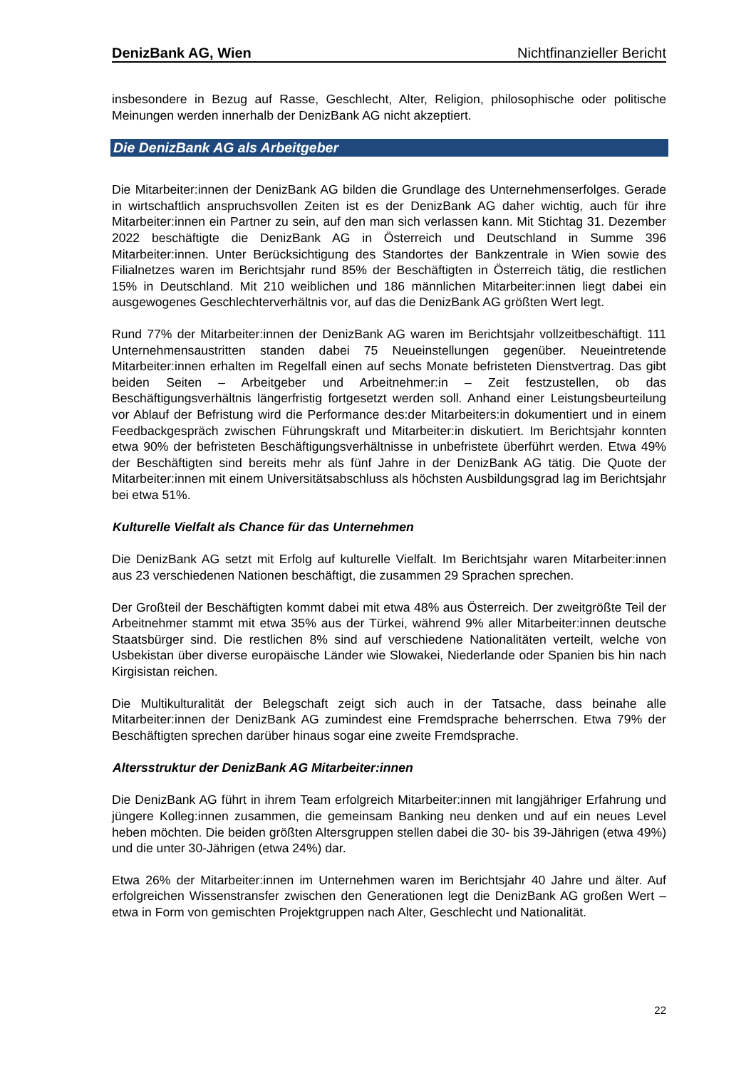DenizBank AG, Wien Nichtfinanzieller Bericht
insbesondere in Bezug auf Rasse, Geschlecht, Alter, Religion, philosophische oder politische Meinungen werden innerhalb der DenizBank AG nicht akzeptiert.
Die DenizBank AG als Arbeitgeber
Die Mitarbeiter:innen der DenizBank AG bilden die Grundlage des Unternehmenserfolges. Gerade in wirtschaftlich anspruchsvollen Zeiten ist es der DenizBank AG daher wichtig, auch für ihre Mitarbeiter:innen ein Partner zu sein, auf den man sich verlassen kann. Mit Stichtag 31. Dezember 2022 beschäftigte die DenizBank AG in Österreich und Deutschland in Summe 396 Mitarbeiter:innen. Unter Berücksichtigung des Standortes der Bankzentrale in Wien sowie des Filialnetzes waren im Berichtsjahr rund 85% der Beschäftigten in Österreich tätig, die restlichen 15% in Deutschland. Mit 210 weiblichen und 186 männlichen Mitarbeiter:innen liegt dabei ein ausgewogenes Geschlechterverhältnis vor, auf das die DenizBank AG größten Wert legt.
Rund 77% der Mitarbeiter:innen der DenizBank AG waren im Berichtsjahr vollzeitbeschäftigt. 111 Unternehmensaustritten standen dabei 75 Neueinstellungen gegenüber. Neueintretende Mitarbeiter:innen erhalten im Regelfall einen auf sechs Monate befristeten Dienstvertrag. Das gibt beiden Seiten – Arbeitgeber und Arbeitnehmer:in – Zeit festzustellen, ob das Beschäftigungsverhältnis längerfristig fortgesetzt werden soll. Anhand einer Leistungsbeurteilung vor Ablauf der Befristung wird die Performance des:der Mitarbeiters:in dokumentiert und in einem Feedbackgespräch zwischen Führungskraft und Mitarbeiter:in diskutiert. Im Berichtsjahr konnten etwa 90% der befristeten Beschäftigungsverhältnisse in unbefristete überführt werden. Etwa 49% der Beschäftigten sind bereits mehr als fünf Jahre in der DenizBank AG tätig. Die Quote der Mitarbeiter:innen mit einem Universitätsabschluss als höchsten Ausbildungsgrad lag im Berichtsjahr bei etwa 51%.
Kulturelle Vielfalt als Chance für das Unternehmen
Die DenizBank AG setzt mit Erfolg auf kulturelle Vielfalt. Im Berichtsjahr waren Mitarbeiter:innen aus 23 verschiedenen Nationen beschäftigt, die zusammen 29 Sprachen sprechen.
Der Großteil der Beschäftigten kommt dabei mit etwa 48% aus Österreich. Der zweitgrößte Teil der Arbeitnehmer stammt mit etwa 35% aus der Türkei, während 9% aller Mitarbeiter:innen deutsche Staatsbürger sind. Die restlichen 8% sind auf verschiedene Nationalitäten verteilt, welche von Usbekistan über diverse europäische Länder wie Slowakei, Niederlande oder Spanien bis hin nach Kirgisistan reichen.
Die Multikulturalität der Belegschaft zeigt sich auch in der Tatsache, dass beinahe alle Mitarbeiter:innen der DenizBank AG zumindest eine Fremdsprache beherrschen. Etwa 79% der Beschäftigten sprechen darüber hinaus sogar eine zweite Fremdsprache.
Altersstruktur der DenizBank AG Mitarbeiter:innen
Die DenizBank AG führt in ihrem Team erfolgreich Mitarbeiter:innen mit langjähriger Erfahrung und jüngere Kolleg:innen zusammen, die gemeinsam Banking neu denken und auf ein neues Level heben möchten. Die beiden größten Altersgruppen stellen dabei die 30- bis 39-Jährigen (etwa 49%) und die unter 30-Jährigen (etwa 24%) dar.
Etwa 26% der Mitarbeiter:innen im Unternehmen waren im Berichtsjahr 40 Jahre und älter. Auf erfolgreichen Wissenstransfer zwischen den Generationen legt die DenizBank AG großen Wert – etwa in Form von gemischten Projektgruppen nach Alter, Geschlecht und Nationalität.
22